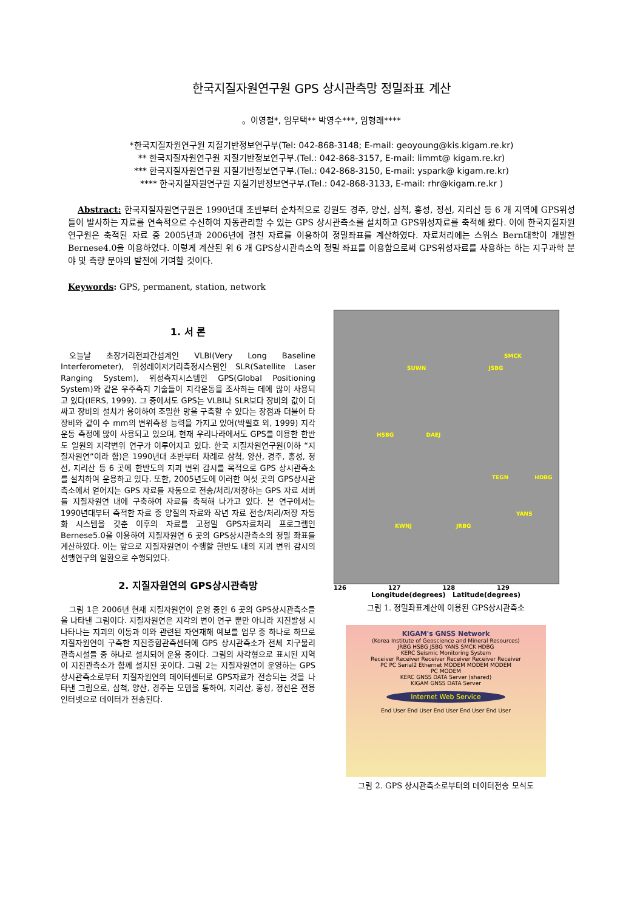한국지질자원연구원 GPS 상시관측망 정밀좌표 계산
。이영철*, 임무택** 박영수***, 임형래****
*한국지질자원연구원 지질기반정보연구부(Tel: 042-868-3148; E-mail: geoyoung@kis.kigam.re.kr)
** 한국지질자원연구원 지질기반정보연구부.(Tel.: 042-868-3157, E-mail: limmt@ kigam.re.kr)
*** 한국지질자원연구원 지질기반정보연구부.(Tel.: 042-868-3150, E-mail: yspark@ kigam.re.kr)
**** 한국지질자원연구원 지질기반정보연구부.(Tel.: 042-868-3133, E-mail: rhr@kigam.re.kr )
Abstract: 한국지질자원연구원은 1990년대 초반부터 순차적으로 강원도 경주, 양산, 삼척, 홍성, 정선, 지리산 등 6 개 지역에 GPS위성들이 발사하는 자료를 연속적으로 수신하여 자동관리할 수 있는 GPS 상시관측소를 설치하고 GPS위성자료를 축적해 왔다. 이에 한국지질자원연구원은 축적된 자료 중 2005년과 2006년에 걸친 자료를 이용하여 정밀좌표를 계산하였다. 자료처리에는 스위스 Bern대학이 개발한 Bernese4.0을 이용하였다. 이렇게 계산된 위 6 개 GPS상시관측소의 정밀 좌표를 이용함으로써 GPS위성자료를 사용하는 하는 지구과학 분야 및 측량 분야의 발전에 기여할 것이다.
Keywords: GPS, permanent, station, network
1. 서 론
오늘날 초장거리전파간섭계인 VLBI(Very Long Baseline Interferometer), 위성레이저거리측정시스템인 SLR(Satellite Laser Ranging System), 위성측지시스템인 GPS(Global Positioning System)와 같은 우주측지 기술들이 지각운동을 조사하는 데에 많이 사용되고 있다(IERS, 1999). 그 중에서도 GPS는 VLBI나 SLR보다 장비의 값이 더 싸고 장비의 설치가 용이하여 조밀한 망을 구축할 수 있다는 장점과 더불어 타 장비와 같이 수 mm의 변위측정 능력을 가지고 있어(박필호 외, 1999) 지각운동 측정에 많이 사용되고 있으며, 현재 우리나라에서도 GPS를 이용한 한반도 일원의 지각변위 연구가 이루어지고 있다. 한국 지질자원연구원(이하 “지질자원연”이라 함)은 1990년대 초반부터 차례로 삼척, 양산, 경주, 홍성, 정선, 지리산 등 6 곳에 한반도의 지괴 변위 감시를 목적으로 GPS 상시관측소를 설치하여 운용하고 있다. 또한, 2005년도에 이러한 여섯 곳의 GPS상시관측소에서 얻어지는 GPS 자료를 자동으로 전송/처리/저장하는 GPS 자료 서버를 지질자원연 내에 구축하여 자료를 축적해 나가고 있다. 본 연구에서는 1990년대부터 축적한 자료 중 양질의 자료와 작년 자료 전송/처리/저장 자동화 시스템을 갖춘 이후의 자료를 고정밀 GPS자료처리 프로그램인 Bernese5.0을 이용하여 지질자원연 6 곳의 GPS상시관측소의 정밀 좌표를 계산하였다. 이는 앞으로 지질자원연이 수행할 한반도 내의 지괴 변위 감시의 선행연구의 일환으로 수행되었다.
2. 지질자원연의 GPS상시관측망
그림 1은 2006년 현재 지질자원연이 운영 중인 6 곳의 GPS상시관측소들을 나타낸 그림이다. 지질자원연은 지각의 변이 연구 뿐만 아니라 지진발생 시 나타나는 지괴의 이동과 이와 관련된 자연재해 예보를 업무 중 하나로 하므로 지질자원연이 구축한 지진종합관측센터에 GPS 상시관측소가 전체 지구물리관측시설들 중 하나로 설치되어 운용 중이다. 그림의 사각형으로 표시된 지역이 지진관측소가 함께 설치된 곳이다. 그림 2는 지질자원연이 운영하는 GPS상시관측소로부터 지질자원연의 데이터센터로 GPS자료가 전송되는 것을 나타낸 그림으로, 삼척, 양산, 경주는 모뎀을 통하여, 지리산, 홍성, 정선은 전용인터넷으로 데이터가 전송된다.
SMCK
SUWN JSBG
HSBG DAEJ
TEGN HDBG
YANS
KWNJ JRBG
126 127 128 129
Longitude(degrees) Latitude(degrees)
그림 1. 정밀좌표계산에 이용된 GPS상시관측소
KIGAM's GNSS Network
(Korea Institute of Geoscience and Mineral Resources)
JRBG HSBG JSBG YANS SMCK HDBG
KERC Seismic Monitoring System
Receiver Receiver Receiver Receiver Receiver Receiver
PC PC Serial2 Ethernet MODEM MODEM MODEM
PC MODEM
KERC GNSS DATA Server (shared)
KIGAM GNSS DATA Server
Internet Web Service
End User End User End User End User End User
그림 2. GPS 상시관측소로부터의 데이터전송 모식도